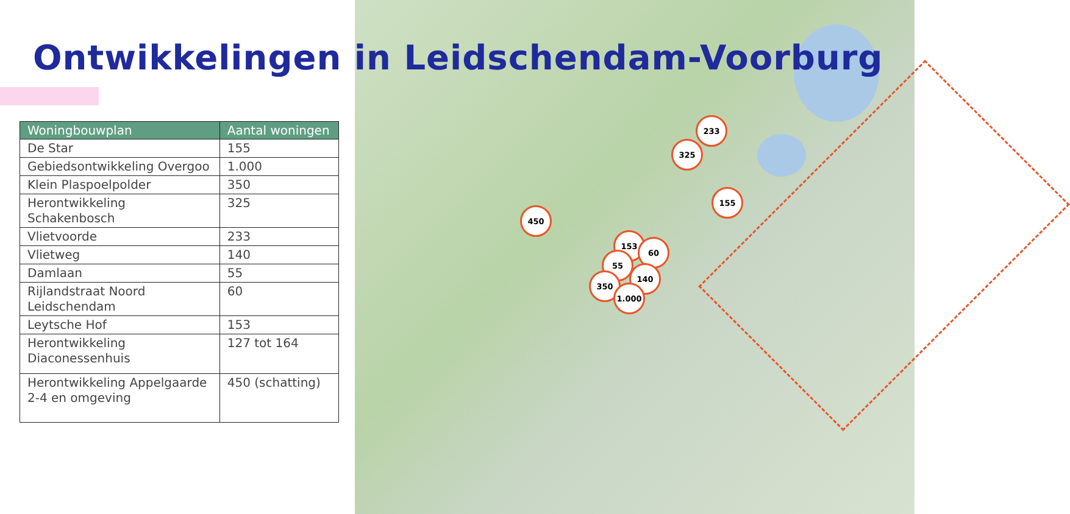Ontwikkelingen in Leidschendam-Voorburg
| Woningbouwplan | Aantal woningen |
| --- | --- |
| De Star | 155 |
| Gebiedsontwikkeling Overgoo | 1.000 |
| Klein Plaspoelpolder | 350 |
| Herontwikkeling Schakenbosch | 325 |
| Vlietvoorde | 233 |
| Vlietweg | 140 |
| Damlaan | 55 |
| Rijlandstraat Noord Leidschendam | 60 |
| Leytsche Hof | 153 |
| Herontwikkeling Diaconessenhuis | 127 tot 164 |
| Herontwikkeling Appelgaarde 2-4 en omgeving | 450 (schatting) |
233
325
155
450
153
60
55
140
350
1.000